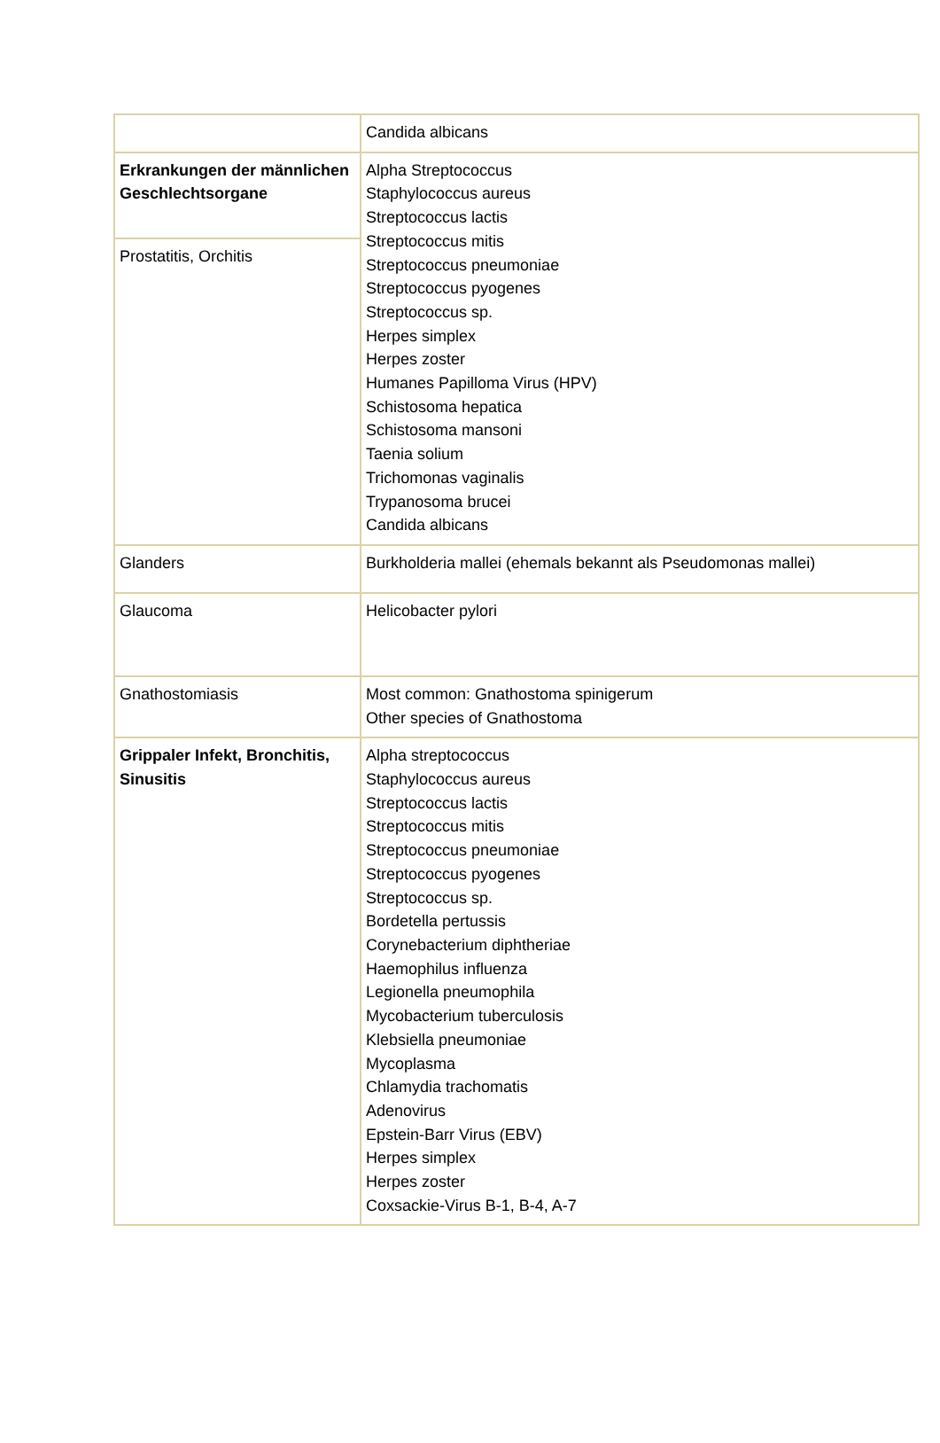| | Candida albicans |
| Erkrankungen der männlichen Geschlechtsorgane | Alpha Streptococcus Staphylococcus aureus Streptococcus lactis Streptococcus mitis Streptococcus pneumoniae Streptococcus pyogenes Streptococcus sp. Herpes simplex Herpes zoster Humanes Papilloma Virus (HPV) Schistosoma hepatica Schistosoma mansoni Taenia solium Trichomonas vaginalis Trypanosoma brucei Candida albicans |
| Prostatitis, Orchitis | |
| Glanders | Burkholderia mallei (ehemals bekannt als Pseudomonas mallei) |
| Glaucoma | Helicobacter pylori |
| Gnathostomiasis | Most common: Gnathostoma spinigerum Other species of Gnathostoma |
| Grippaler Infekt, Bronchitis, Sinusitis | Alpha streptococcus Staphylococcus aureus Streptococcus lactis Streptococcus mitis Streptococcus pneumoniae Streptococcus pyogenes Streptococcus sp. Bordetella pertussis Corynebacterium diphtheriae Haemophilus influenza Legionella pneumophila Mycobacterium tuberculosis Klebsiella pneumoniae Mycoplasma Chlamydia trachomatis Adenovirus Epstein-Barr Virus (EBV) Herpes simplex Herpes zoster Coxsackie-Virus B-1, B-4, A-7 |